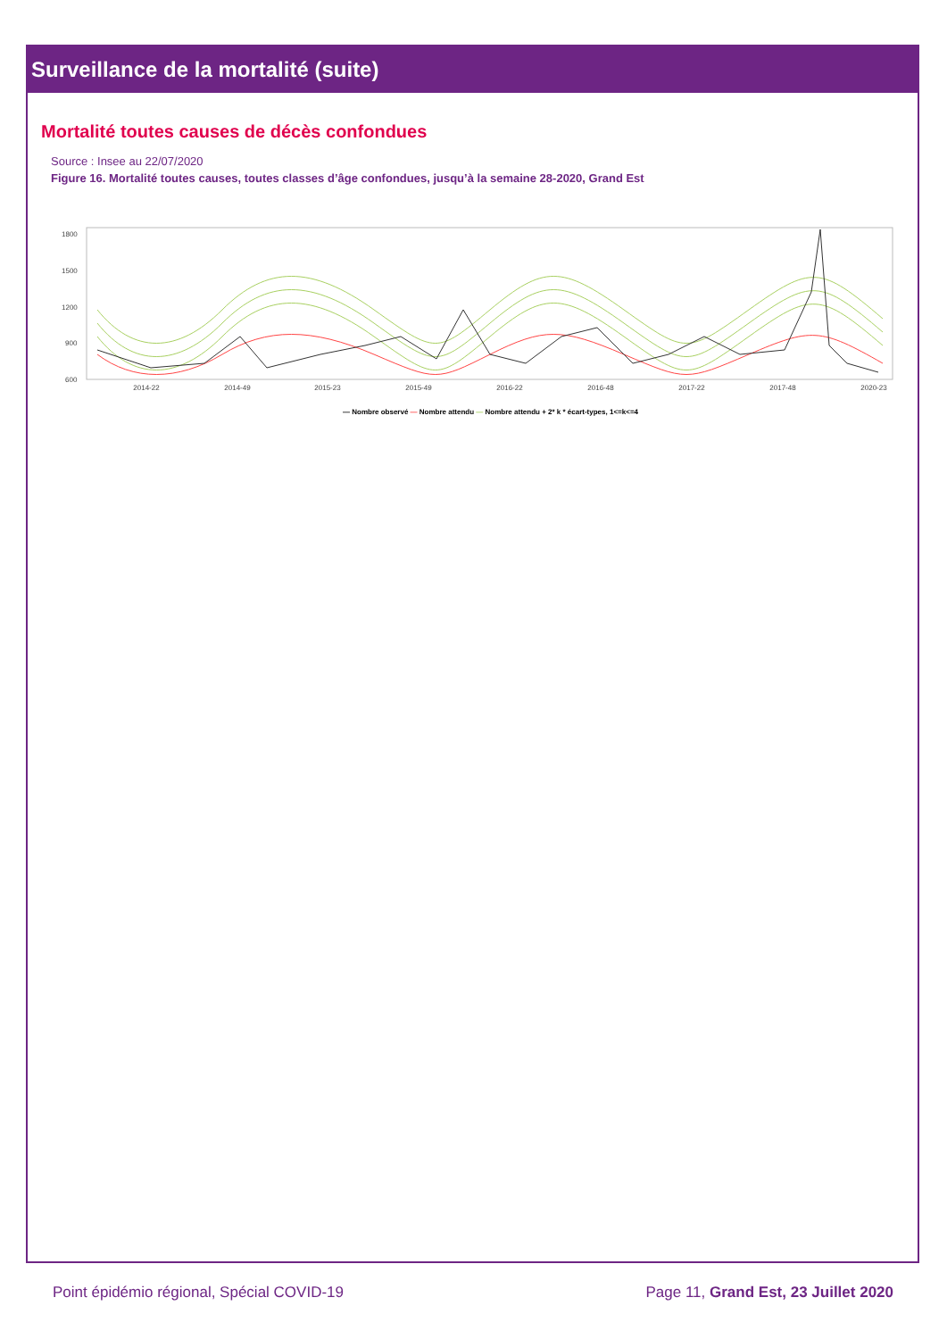Surveillance de la mortalité (suite)
Mortalité toutes causes de décès confondues
Source : Insee au 22/07/2020
Figure 16. Mortalité toutes causes, toutes classes d’âge confondues, jusqu’à la semaine 28-2020, Grand Est
1800
1500
1200
900
600
2014-22
2014-49
2015-23
2015-49
2016-22
2016-48
2017-22
2017-48
2020-23
— Nombre observé — Nombre attendu — Nombre attendu + 2* k * écart-types, 1<=k<=4
Point épidémio régional, Spécial COVID-19 Page 11, Grand Est, 23 Juillet 2020